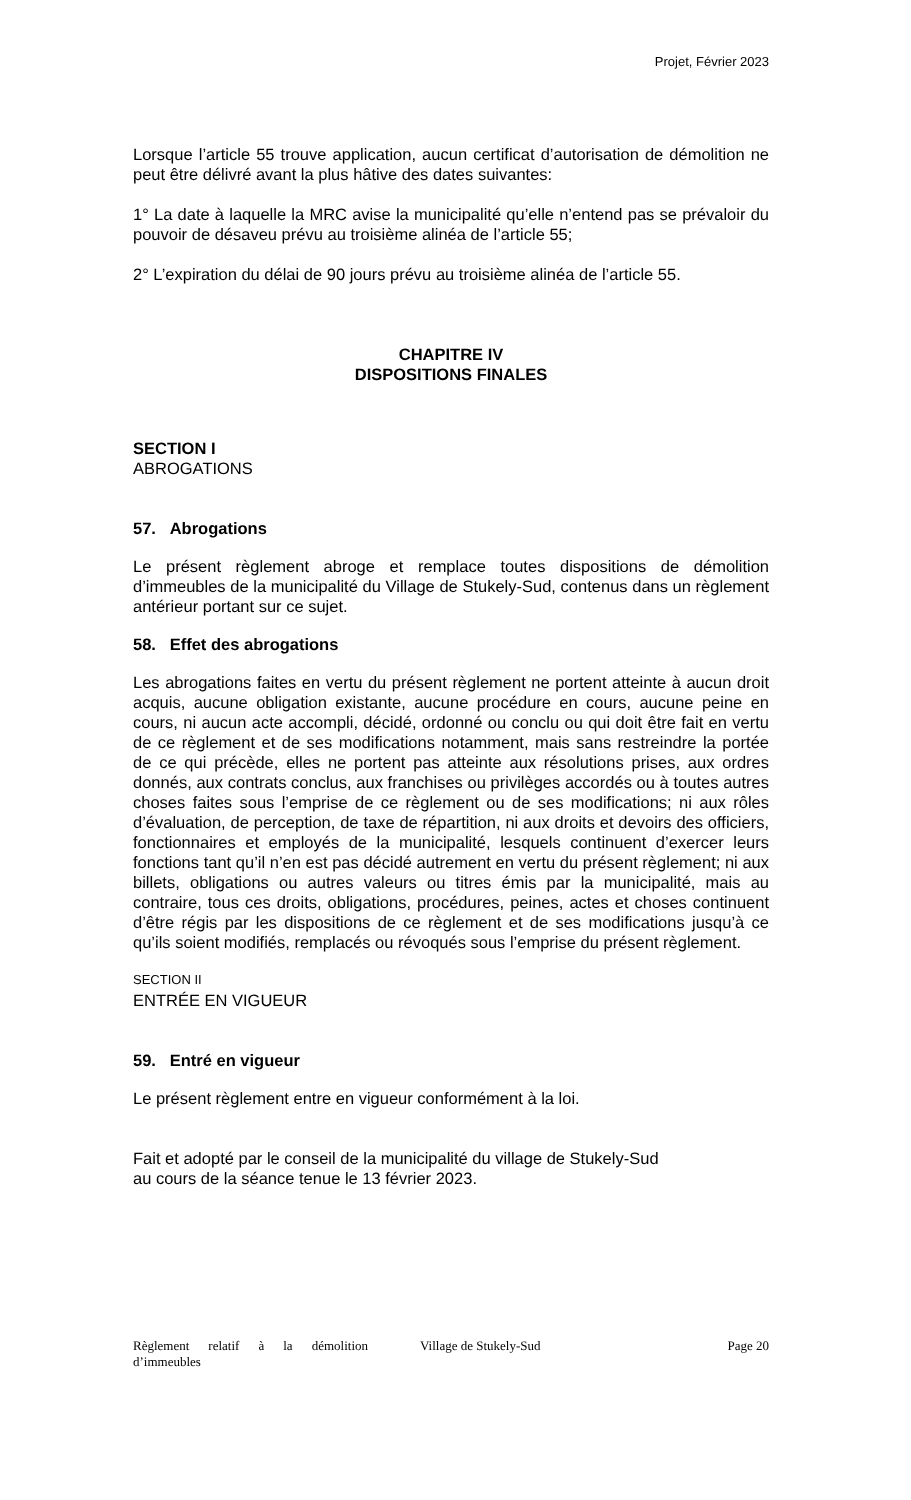Projet, Février 2023
Lorsque l’article 55 trouve application, aucun certificat d’autorisation de démolition ne peut être délivré avant la plus hâtive des dates suivantes:
1° La date à laquelle la MRC avise la municipalité qu’elle n’entend pas se prévaloir du pouvoir de désaveu prévu au troisième alinéa de l’article 55;
2° L’expiration du délai de 90 jours prévu au troisième alinéa de l’article 55.
CHAPITRE IV
DISPOSITIONS FINALES
SECTION I
ABROGATIONS
57. Abrogations
Le présent règlement abroge et remplace toutes dispositions de démolition d’immeubles de la municipalité du Village de Stukely-Sud, contenus dans un règlement antérieur portant sur ce sujet.
58. Effet des abrogations
Les abrogations faites en vertu du présent règlement ne portent atteinte à aucun droit acquis, aucune obligation existante, aucune procédure en cours, aucune peine en cours, ni aucun acte accompli, décidé, ordonné ou conclu ou qui doit être fait en vertu de ce règlement et de ses modifications notamment, mais sans restreindre la portée de ce qui précède, elles ne portent pas atteinte aux résolutions prises, aux ordres donnés, aux contrats conclus, aux franchises ou privilèges accordés ou à toutes autres choses faites sous l’emprise de ce règlement ou de ses modifications; ni aux rôles d’évaluation, de perception, de taxe de répartition, ni aux droits et devoirs des officiers, fonctionnaires et employés de la municipalité, lesquels continuent d’exercer leurs fonctions tant qu’il n’en est pas décidé autrement en vertu du présent règlement; ni aux billets, obligations ou autres valeurs ou titres émis par la municipalité, mais au contraire, tous ces droits, obligations, procédures, peines, actes et choses continuent d’être régis par les dispositions de ce règlement et de ses modifications jusqu’à ce qu’ils soient modifiés, remplacés ou révoqués sous l’emprise du présent règlement.
SECTION II
ENTRÉE EN VIGUEUR
59. Entré en vigueur
Le présent règlement entre en vigueur conformément à la loi.
Fait et adopté par le conseil de la municipalité du village de Stukely-Sud
au cours de la séance tenue le 13 février 2023.
Règlement relatif à la démolition d’immeubles
Village de Stukely-Sud Page 20